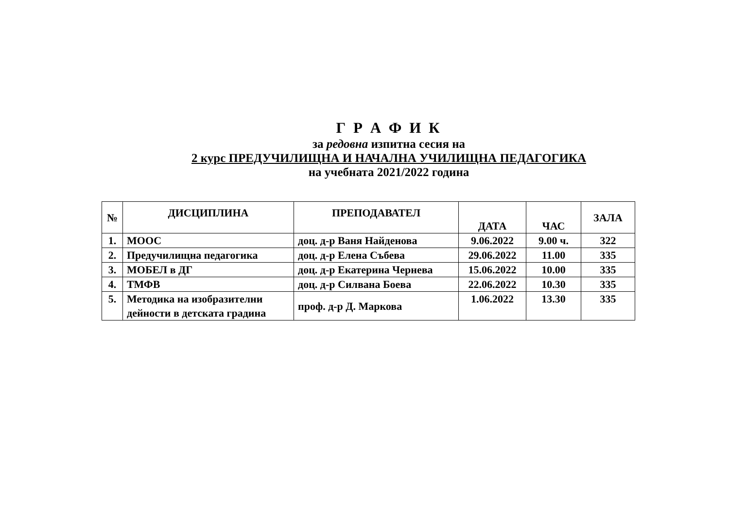Г Р А Ф И К
за редовна изпитна сесия на
2 курс ПРЕДУЧИЛИЩНА И НАЧАЛНА УЧИЛИЩНА ПЕДАГОГИКА
на учебната 2021/2022 година
| № | ДИСЦИПЛИНА | ПРЕПОДАВАТЕЛ | ДАТА | ЧАС | ЗАЛА |
| --- | --- | --- | --- | --- | --- |
| 1. | МООС | доц. д-р Ваня Найденова | 9.06.2022 | 9.00 ч. | 322 |
| 2. | Предучилищна педагогика | доц. д-р Елена Събева | 29.06.2022 | 11.00 | 335 |
| 3. | МОБЕЛ в ДГ | доц. д-р Екатерина Чернева | 15.06.2022 | 10.00 | 335 |
| 4. | ТМФВ | доц. д-р Силвана Боева | 22.06.2022 | 10.30 | 335 |
| 5. | Методика на изобразителни дейности в детската градина | проф. д-р Д. Маркова | 1.06.2022 | 13.30 | 335 |